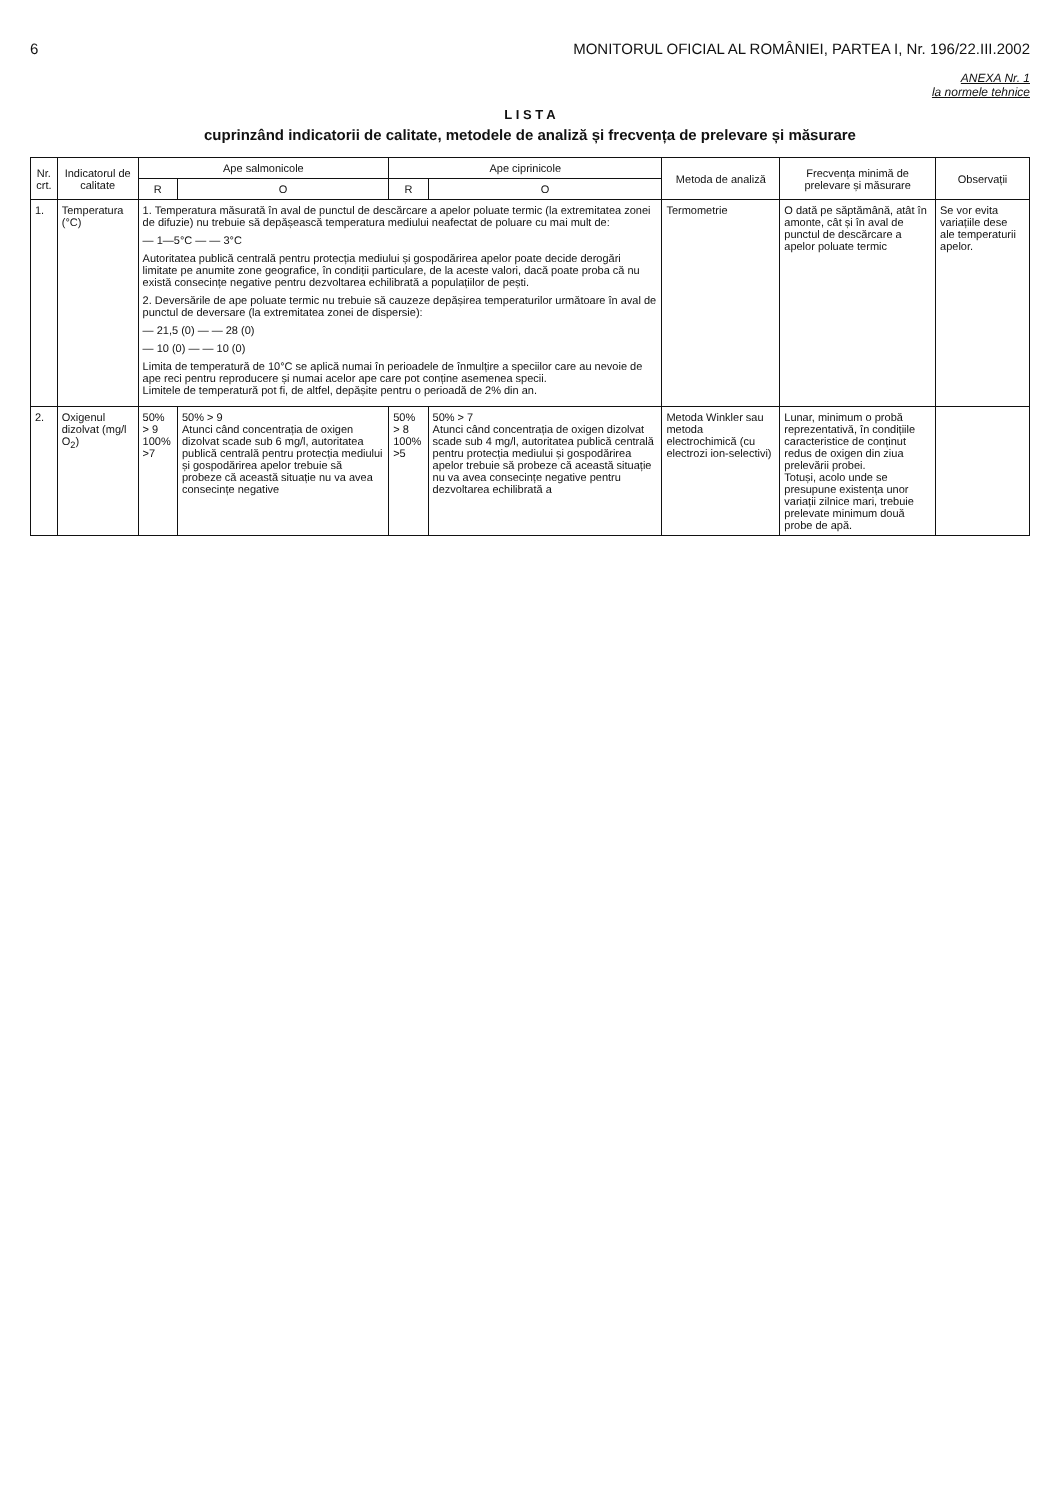6 MONITORUL OFICIAL AL ROMÂNIEI, PARTEA I, Nr. 196/22.III.2002
ANEXA Nr. 1
la normele tehnice
L I S T A
cuprinzând indicatorii de calitate, metodele de analiză și frecvența de prelevare și măsurare
| Nr. crt. | Indicatorul de calitate | Ape salmonicole | | Ape ciprinicole | | Metoda de analiză | Frecvența minimă de prelevare și măsurare | Observații |
| --- | --- | --- | --- | --- | --- | --- | --- | --- |
| | | R | O | R | O | | | |
| 1. | Temperatura (°C) | 1. Temperatura măsurată în aval de punctul de descărcare a apelor poluate termic (la extremitatea zonei de difuzie) nu trebuie să depășească temperatura mediului neafectat de poluare cu mai mult de: — 1—5°C — — 3°C Autoritatea publică centrală pentru protecția mediului și gospodărirea apelor poate decide derogări limitate pe anumite zone geografice, în condiții particulare, de la aceste valori, dacă poate proba că nu există consecințe negative pentru dezvoltarea echilibrată a populațiilor de pești. 2. Deversările de ape poluate termic nu trebuie să cauzeze depășirea temperaturilor următoare în aval de punctul de deversare (la extremitatea zonei de dispersie): — 21,5 (0) — — 28 (0) — 10 (0) — — 10 (0) Limita de temperatură de 10°C se aplică numai în perioadele de înmulțire a speciilor care au nevoie de ape reci pentru reproducere și numai acelor ape care pot conține asemenea specii. Limitele de temperatură pot fi, de altfel, depășite pentru o perioadă de 2% din an. | | | | Termometrie | O dată pe săptămână, atât în amonte, cât și în aval de punctul de descărcare a apelor poluate termic | Se vor evita variațiile dese ale temperaturii apelor. |
| 2. | Oxigenul dizolvat (mg/l O<sub>2</sub>) | 50% > 9 100% >7 | 50% > 9 Atunci când concentrația de oxigen dizolvat scade sub 6 mg/l, autoritatea publică centrală pentru protecția mediului și gospodărirea apelor trebuie să probeze că această situație nu va avea consecințe negative | 50% > 8 100% >5 | 50% > 7 Atunci când concentrația de oxigen dizolvat scade sub 4 mg/l, autoritatea publică centrală pentru protecția mediului și gospodărirea apelor trebuie să probeze că această situație nu va avea consecințe negative pentru dezvoltarea echilibrată a | Metoda Winkler sau metoda electrochimică (cu electrozi ion-selectivi) | Lunar, minimum o probă reprezentativă, în condițiile caracteristice de conținut redus de oxigen din ziua prelevării probei. Totuși, acolo unde se presupune existența unor variații zilnice mari, trebuie prelevate minimum două probe de apă. | |